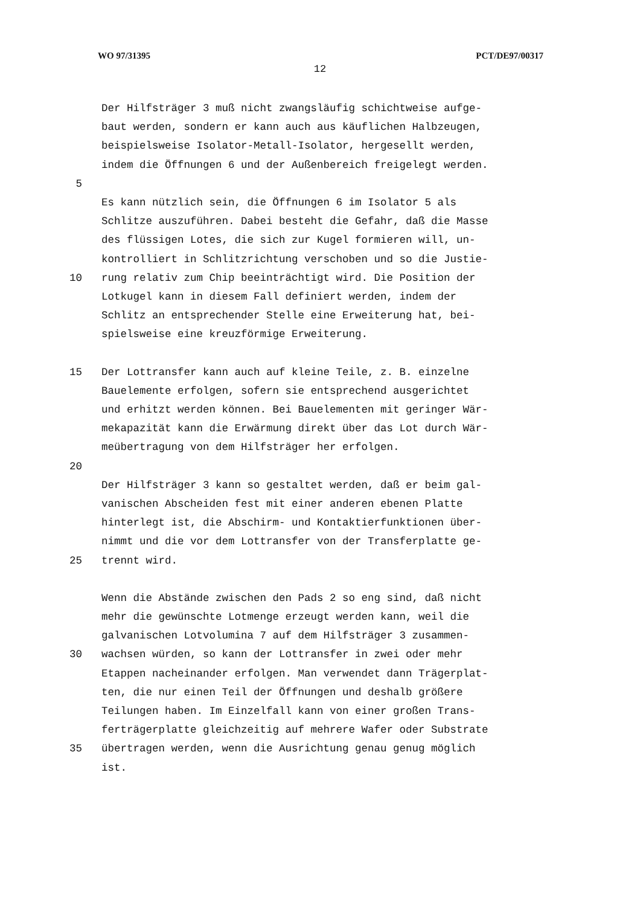WO 97/31395 PCT/DE97/00317
12
Der Hilfsträger 3 muß nicht zwangsläufig schichtweise aufge-
baut werden, sondern er kann auch aus käuflichen Halbzeugen,
beispielsweise Isolator-Metall-Isolator, hergesellt werden,
indem die Öffnungen 6 und der Außenbereich freigelegt werden.
5
Es kann nützlich sein, die Öffnungen 6 im Isolator 5 als
Schlitze auszuführen. Dabei besteht die Gefahr, daß die Masse
des flüssigen Lotes, die sich zur Kugel formieren will, un-
kontrolliert in Schlitzrichtung verschoben und so die Justie-
10 rung relativ zum Chip beeinträchtigt wird. Die Position der
Lotkugel kann in diesem Fall definiert werden, indem der
Schlitz an entsprechender Stelle eine Erweiterung hat, bei-
spielsweise eine kreuzförmige Erweiterung.
15 Der Lottransfer kann auch auf kleine Teile, z. B. einzelne
Bauelemente erfolgen, sofern sie entsprechend ausgerichtet
und erhitzt werden können. Bei Bauelementen mit geringer Wär-
mekapazität kann die Erwärmung direkt über das Lot durch Wär-
meübertragung von dem Hilfsträger her erfolgen.
20
Der Hilfsträger 3 kann so gestaltet werden, daß er beim gal-
vanischen Abscheiden fest mit einer anderen ebenen Platte
hinterlegt ist, die Abschirm- und Kontaktierfunktionen über-
nimmt und die vor dem Lottransfer von der Transferplatte ge-
25 trennt wird.
Wenn die Abstände zwischen den Pads 2 so eng sind, daß nicht
mehr die gewünschte Lotmenge erzeugt werden kann, weil die
galvanischen Lotvolumina 7 auf dem Hilfsträger 3 zusammen-
30 wachsen würden, so kann der Lottransfer in zwei oder mehr
Etappen nacheinander erfolgen. Man verwendet dann Trägerplat-
ten, die nur einen Teil der Öffnungen und deshalb größere
Teilungen haben. Im Einzelfall kann von einer großen Trans-
ferträgerplatte gleichzeitig auf mehrere Wafer oder Substrate
35 übertragen werden, wenn die Ausrichtung genau genug möglich
ist.